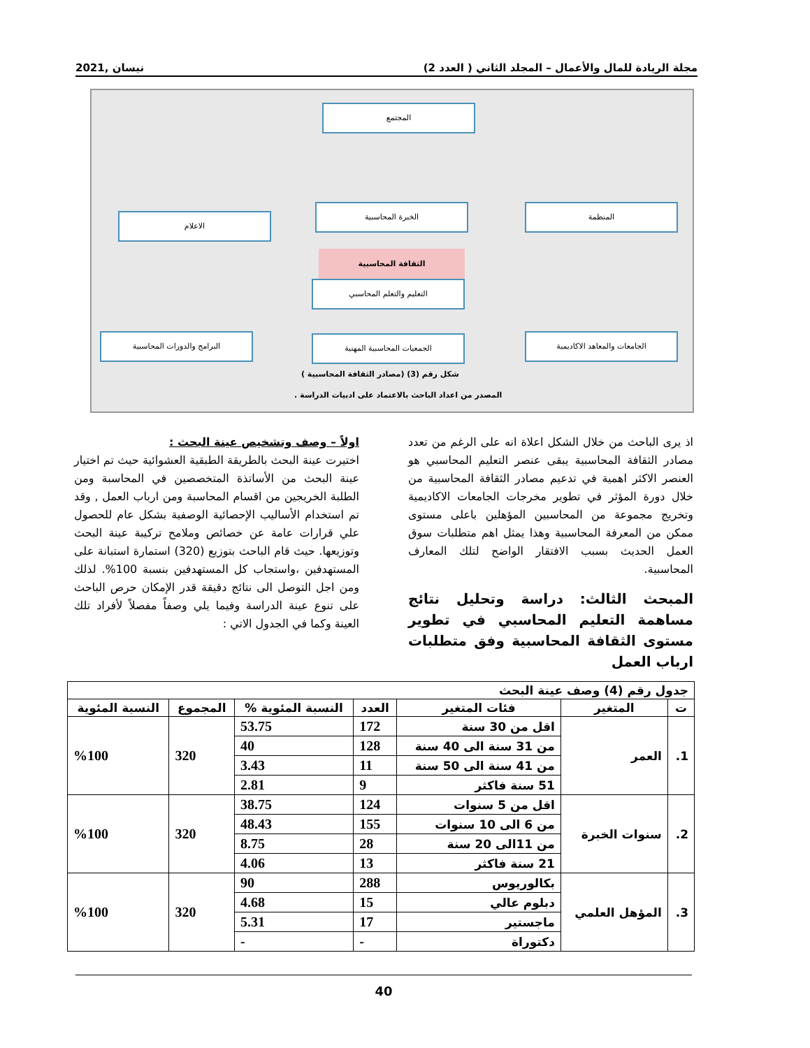مجلة الريادة للمال والأعمال – المجلد الثاني ( العدد 2) نيسان ,2021
المجتمع
المنظمة
الخبرة المحاسبية
الاعلام
الثقافة المحاسبية
التعليم والتعلم المحاسبي
الجامعات والمعاهد الاكاديمية
الجمعيات المحاسبية المهنية
البرامج والدورات المحاسبية
شكل رقم (3) (مصادر الثقافة المحاسبية )
المصدر من اعداد الباحث بالاعتماد على ادبيات الدراسة .
اذ يرى الباحث من خلال الشكل اعلاة انه على الرغم من تعدد مصادر الثقافة المحاسبية يبقى عنصر التعليم المحاسبي هو العنصر الاكثر اهمية في تدعيم مصادر الثقافة المحاسبية من خلال دورة المؤثر في تطوير مخرجات الجامعات الاكاديمية وتخريج مجموعة من المحاسبين المؤهلين باعلى مستوى ممكن من المعرفة المحاسبية وهذا يمثل اهم متطلبات سوق العمل الحديث بسبب الافتقار الواضح لتلك المعارف المحاسبية.
المبحث الثالث: دراسة وتحليل نتائج مساهمة التعليم المحاسبي في تطوير مستوى الثقافة المحاسبية وفق متطلبات ارباب العمل
اولاً – وصف وتشخيص عينة البحث :
اختيرت عينة البحث بالطريقة الطبقية العشوائية حيث تم اختيار عينة البحث من الأساتذة المتخصصين في المحاسبة ومن الطلبة الخريجين من اقسام المحاسبة ومن ارباب العمل , وقد تم استخدام الأساليب الإحصائية الوصفية بشكل عام للحصول علي قرارات عامة عن خصائص وملامح تركيبة عينة البحث وتوزيعها. حيث قام الباحث بتوزيع (320) استمارة استبانة على المستهدفين ،واستجاب كل المستهدفين بنسبة 100%. لذلك ومن اجل التوصل الى نتائج دقيقة قدر الإمكان حرص الباحث على تنوع عينة الدراسة وفيما يلي وصفاً مفصلاً لأفراد تلك العينة وكما في الجدول الاتي :
| جدول رقم (4) وصف عينة البحث | | | | | | |
| --- | --- | --- | --- | --- | --- | --- |
| ت | المتغير | فئات المتغير | العدد | النسبة المئوية % | المجموع | النسبة المئوية |
| 1. | العمر | اقل من 30 سنة | 172 | 53.75 | 320 | %100 |
| | | من 31 سنة الى 40 سنة | 128 | 40 | | |
| | | من 41 سنة الى 50 سنة | 11 | 3.43 | | |
| | | 51 سنة فاكثر | 9 | 2.81 | | |
| 2. | سنوات الخبرة | اقل من 5 سنوات | 124 | 38.75 | 320 | %100 |
| | | من 6 الى 10 سنوات | 155 | 48.43 | | |
| | | من 11الى 20 سنة | 28 | 8.75 | | |
| | | 21 سنة فاكثر | 13 | 4.06 | | |
| 3. | المؤهل العلمي | بكالوريوس | 288 | 90 | 320 | %100 |
| | | دبلوم عالي | 15 | 4.68 | | |
| | | ماجستير | 17 | 5.31 | | |
| | | دكتوراة | - | - | | |
40